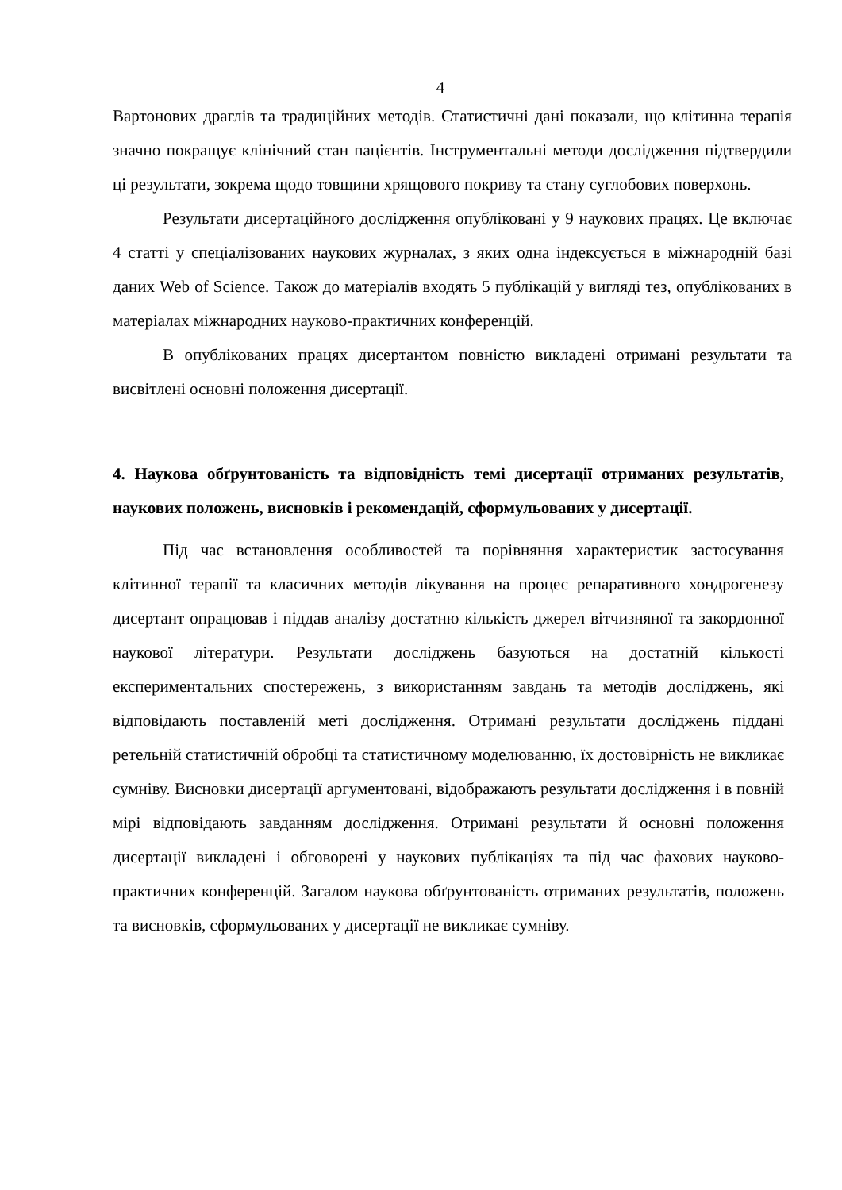4
Вартонових драглів та традиційних методів. Статистичні дані показали, що клітинна терапія значно покращує клінічний стан пацієнтів. Інструментальні методи дослідження підтвердили ці результати, зокрема щодо товщини хрящового покриву та стану суглобових поверхонь.
Результати дисертаційного дослідження опубліковані у 9 наукових працях. Це включає 4 статті у спеціалізованих наукових журналах, з яких одна індексується в міжнародній базі даних Web of Science. Також до матеріалів входять 5 публікацій у вигляді тез, опублікованих в матеріалах міжнародних науково-практичних конференцій.
В опублікованих працях дисертантом повністю викладені отримані результати та висвітлені основні положення дисертації.
4. Наукова обґрунтованість та відповідність темі дисертації отриманих результатів, наукових положень, висновків і рекомендацій, сформульованих у дисертації.
Під час встановлення особливостей та порівняння характеристик застосування клітинної терапії та класичних методів лікування на процес репаративного хондрогенезу дисертант опрацював і піддав аналізу достатню кількість джерел вітчизняної та закордонної наукової літератури. Результати досліджень базуються на достатній кількості експериментальних спостережень, з використанням завдань та методів досліджень, які відповідають поставленій меті дослідження. Отримані результати досліджень піддані ретельній статистичній обробці та статистичному моделюванню, їх достовірність не викликає сумніву. Висновки дисертації аргументовані, відображають результати дослідження і в повній мірі відповідають завданням дослідження. Отримані результати й основні положення дисертації викладені і обговорені у наукових публікаціях та під час фахових науково-практичних конференцій. Загалом наукова обґрунтованість отриманих результатів, положень та висновків, сформульованих у дисертації не викликає сумніву.